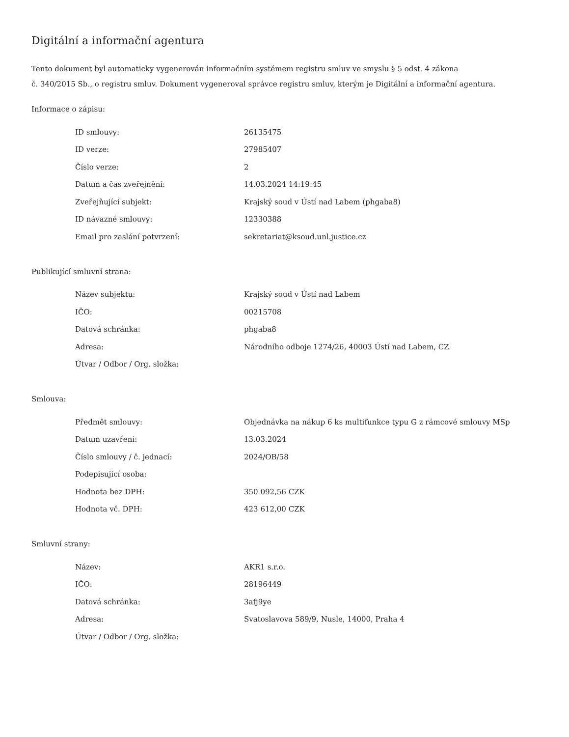Digitální a informační agentura
Tento dokument byl automaticky vygenerován informačním systémem registru smluv ve smyslu § 5 odst. 4 zákona
č. 340/2015 Sb., o registru smluv. Dokument vygeneroval správce registru smluv, kterým je Digitální a informační agentura.
Informace o zápisu:
| ID smlouvy: | 26135475 |
| ID verze: | 27985407 |
| Číslo verze: | 2 |
| Datum a čas zveřejnění: | 14.03.2024 14:19:45 |
| Zveřejňující subjekt: | Krajský soud v Ústí nad Labem (phgaba8) |
| ID návazné smlouvy: | 12330388 |
| Email pro zaslání potvrzení: | sekretariat@ksoud.unl.justice.cz |
Publikující smluvní strana:
| Název subjektu: | Krajský soud v Ústí nad Labem |
| IČO: | 00215708 |
| Datová schránka: | phgaba8 |
| Adresa: | Národního odboje 1274/26, 40003 Ústí nad Labem, CZ |
| Útvar / Odbor / Org. složka: | |
Smlouva:
| Předmět smlouvy: | Objednávka na nákup 6 ks multifunkce typu G z rámcové smlouvy MSp |
| Datum uzavření: | 13.03.2024 |
| Číslo smlouvy / č. jednací: | 2024/OB/58 |
| Podepisující osoba: | |
| Hodnota bez DPH: | 350 092,56 CZK |
| Hodnota vč. DPH: | 423 612,00 CZK |
Smluvní strany:
| Název: | AKR1 s.r.o. |
| IČO: | 28196449 |
| Datová schránka: | 3afj9ye |
| Adresa: | Svatoslavova 589/9, Nusle, 14000, Praha 4 |
| Útvar / Odbor / Org. složka: | |